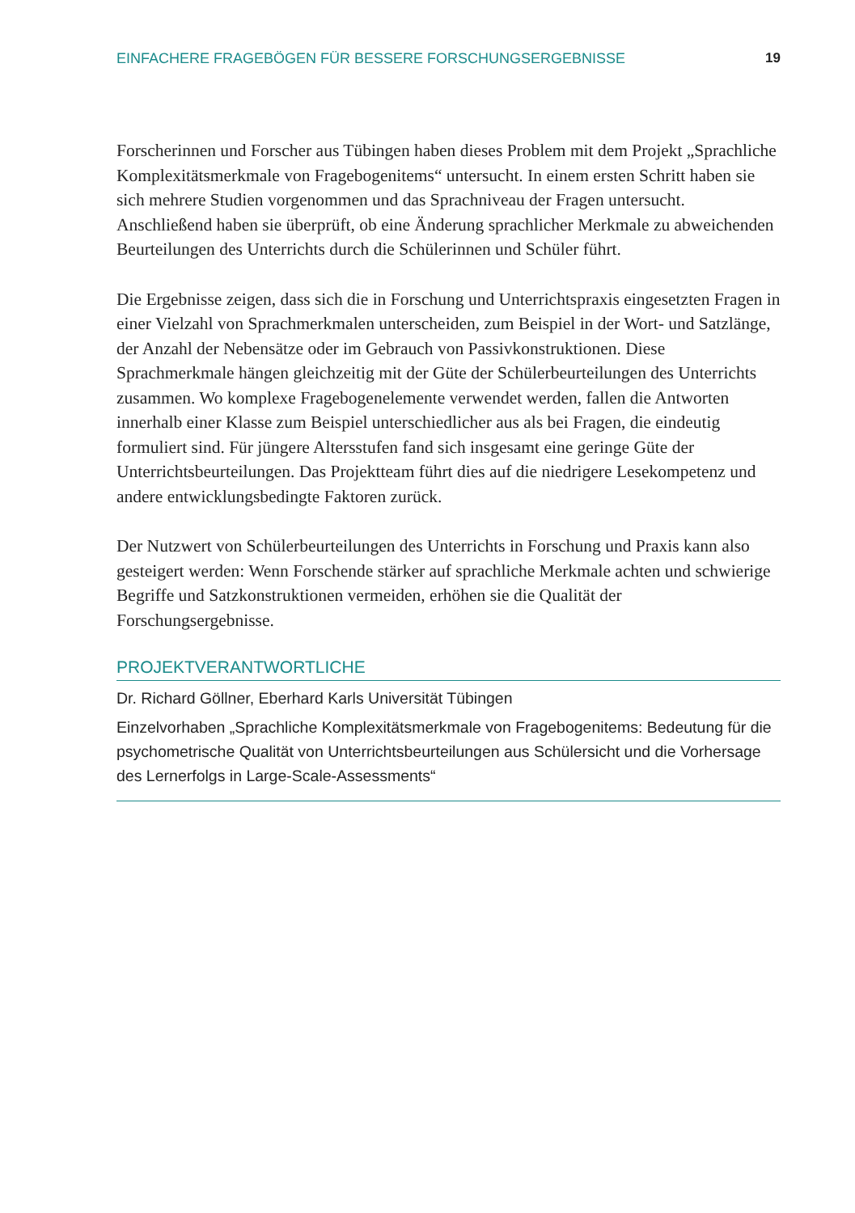EINFACHERE FRAGEBÖGEN FÜR BESSERE FORSCHUNGSERGEBNISSE 19
Forscherinnen und Forscher aus Tübingen haben dieses Problem mit dem Projekt „Sprachliche Komplexitätsmerkmale von Fragebogenitems“ untersucht. In einem ersten Schritt haben sie sich mehrere Studien vorgenommen und das Sprachniveau der Fragen untersucht. Anschließend haben sie überprüft, ob eine Änderung sprachlicher Merkmale zu abweichenden Beurteilungen des Unterrichts durch die Schülerinnen und Schüler führt.
Die Ergebnisse zeigen, dass sich die in Forschung und Unterrichtspraxis eingesetzten Fragen in einer Vielzahl von Sprachmerkmalen unterscheiden, zum Beispiel in der Wort- und Satzlänge, der Anzahl der Nebensätze oder im Gebrauch von Passivkonstruktionen. Diese Sprachmerkmale hängen gleichzeitig mit der Güte der Schülerbeurteilungen des Unterrichts zusammen. Wo komplexe Fragebogenelemente verwendet werden, fallen die Antworten innerhalb einer Klasse zum Beispiel unterschiedlicher aus als bei Fragen, die eindeutig formuliert sind. Für jüngere Altersstufen fand sich insgesamt eine geringe Güte der Unterrichtsbeurteilungen. Das Projektteam führt dies auf die niedrigere Lesekompetenz und andere entwicklungsbedingte Faktoren zurück.
Der Nutzwert von Schülerbeurteilungen des Unterrichts in Forschung und Praxis kann also gesteigert werden: Wenn Forschende stärker auf sprachliche Merkmale achten und schwierige Begriffe und Satzkonstruktionen vermeiden, erhöhen sie die Qualität der Forschungsergebnisse.
PROJEKTVERANTWORTLICHE
Dr. Richard Göllner, Eberhard Karls Universität Tübingen
Einzelvorhaben „Sprachliche Komplexitätsmerkmale von Fragebogenitems: Bedeutung für die psychometrische Qualität von Unterrichtsbeurteilungen aus Schülersicht und die Vorhersage des Lernerfolgs in Large-Scale-Assessments“